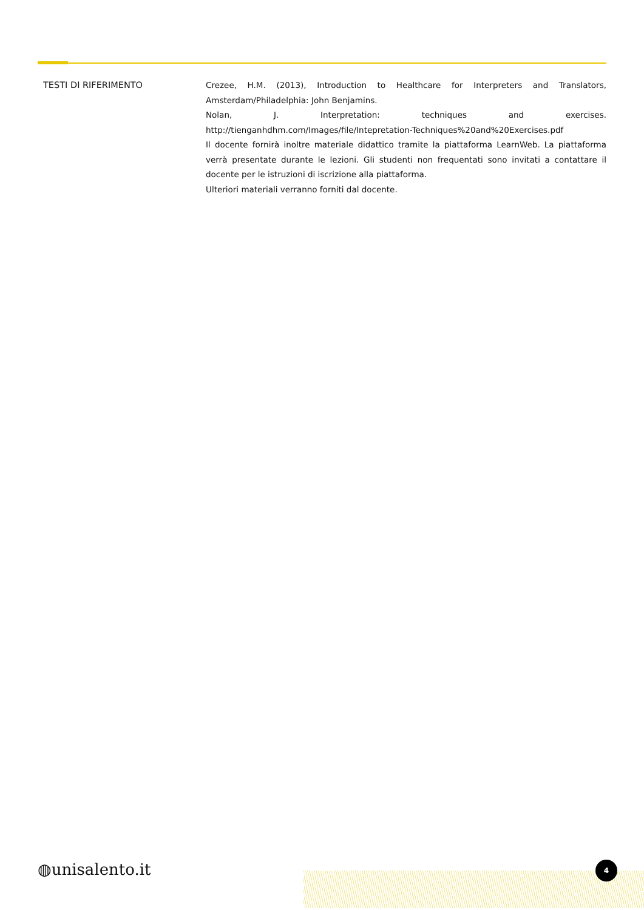TESTI DI RIFERIMENTO Crezee, H.M. (2013), Introduction to Healthcare for Interpreters and Translators, Amsterdam/Philadelphia: John Benjamins.
Nolan, J. Interpretation: techniques and exercises. http://tienganhdhm.com/Images/file/Intepretation-Techniques%20and%20Exercises.pdf
Il docente fornirà inoltre materiale didattico tramite la piattaforma LearnWeb. La piattaforma verrà presentate durante le lezioni. Gli studenti non frequentati sono invitati a contattare il docente per le istruzioni di iscrizione alla piattaforma.
Ulteriori materiali verranno forniti dal docente.
◍unisalento.it 4